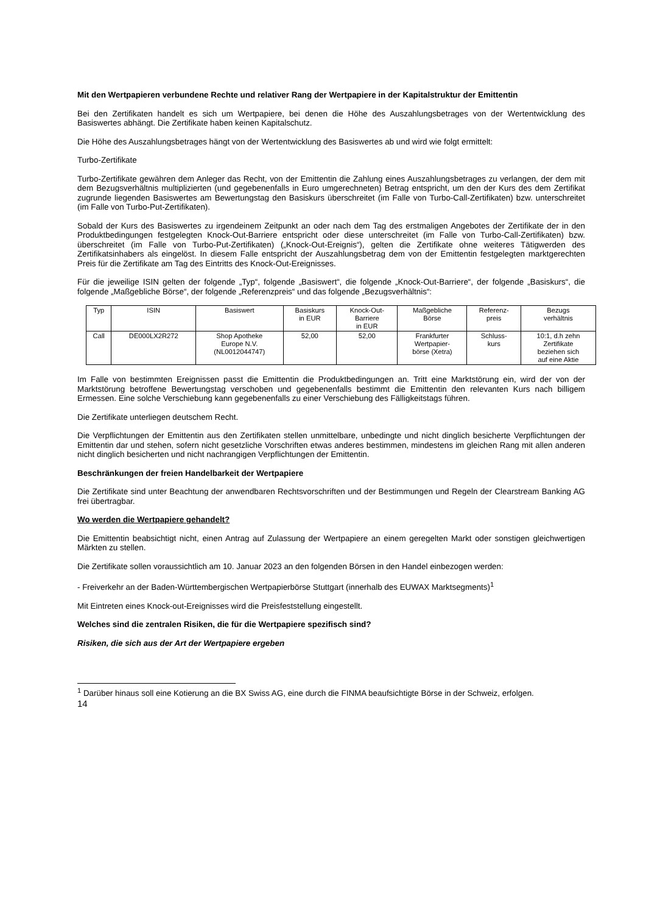Mit den Wertpapieren verbundene Rechte und relativer Rang der Wertpapiere in der Kapitalstruktur der Emittentin
Bei den Zertifikaten handelt es sich um Wertpapiere, bei denen die Höhe des Auszahlungsbetrages von der Wertentwicklung des Basiswertes abhängt. Die Zertifikate haben keinen Kapitalschutz.
Die Höhe des Auszahlungsbetrages hängt von der Wertentwicklung des Basiswertes ab und wird wie folgt ermittelt:
Turbo-Zertifikate
Turbo-Zertifikate gewähren dem Anleger das Recht, von der Emittentin die Zahlung eines Auszahlungsbetrages zu verlangen, der dem mit dem Bezugsverhältnis multiplizierten (und gegebenenfalls in Euro umgerechneten) Betrag entspricht, um den der Kurs des dem Zertifikat zugrunde liegenden Basiswertes am Bewertungstag den Basiskurs überschreitet (im Falle von Turbo-Call-Zertifikaten) bzw. unterschreitet (im Falle von Turbo-Put-Zertifikaten).
Sobald der Kurs des Basiswertes zu irgendeinem Zeitpunkt an oder nach dem Tag des erstmaligen Angebotes der Zertifikate der in den Produktbedingungen festgelegten Knock-Out-Barriere entspricht oder diese unterschreitet (im Falle von Turbo-Call-Zertifikaten) bzw. überschreitet (im Falle von Turbo-Put-Zertifikaten) („Knock-Out-Ereignis“), gelten die Zertifikate ohne weiteres Tätigwerden des Zertifikatsinhabers als eingelöst. In diesem Falle entspricht der Auszahlungsbetrag dem von der Emittentin festgelegten marktgerechten Preis für die Zertifikate am Tag des Eintritts des Knock-Out-Ereignisses.
Für die jeweilige ISIN gelten der folgende „Typ“, folgende „Basiswert“, die folgende „Knock-Out-Barriere“, der folgende „Basiskurs“, die folgende „Maßgebliche Börse“, der folgende „Referenzpreis“ und das folgende „Bezugsverhältnis“:
| Typ | ISIN | Basiswert | Basiskurs in EUR | Knock-Out- Barriere in EUR | Maßgebliche Börse | Referenz- preis | Bezugs verhältnis |
| --- | --- | --- | --- | --- | --- | --- | --- |
| Call | DE000LX2R272 | Shop Apotheke Europe N.V. (NL0012044747) | 52,00 | 52,00 | Frankfurter Wertpapier- börse (Xetra) | Schluss- kurs | 10:1, d.h zehn Zertifikate beziehen sich auf eine Aktie |
Im Falle von bestimmten Ereignissen passt die Emittentin die Produktbedingungen an. Tritt eine Marktstörung ein, wird der von der Marktstörung betroffene Bewertungstag verschoben und gegebenenfalls bestimmt die Emittentin den relevanten Kurs nach billigem Ermessen. Eine solche Verschiebung kann gegebenenfalls zu einer Verschiebung des Fälligkeitstags führen.
Die Zertifikate unterliegen deutschem Recht.
Die Verpflichtungen der Emittentin aus den Zertifikaten stellen unmittelbare, unbedingte und nicht dinglich besicherte Verpflichtungen der Emittentin dar und stehen, sofern nicht gesetzliche Vorschriften etwas anderes bestimmen, mindestens im gleichen Rang mit allen anderen nicht dinglich besicherten und nicht nachrangigen Verpflichtungen der Emittentin.
Beschränkungen der freien Handelbarkeit der Wertpapiere
Die Zertifikate sind unter Beachtung der anwendbaren Rechtsvorschriften und der Bestimmungen und Regeln der Clearstream Banking AG frei übertragbar.
Wo werden die Wertpapiere gehandelt?
Die Emittentin beabsichtigt nicht, einen Antrag auf Zulassung der Wertpapiere an einem geregelten Markt oder sonstigen gleichwertigen Märkten zu stellen.
Die Zertifikate sollen voraussichtlich am 10. Januar 2023 an den folgenden Börsen in den Handel einbezogen werden:
- Freiverkehr an der Baden-Württembergischen Wertpapierbörse Stuttgart (innerhalb des EUWAX Marktsegments)<sup>1</sup>
Mit Eintreten eines Knock-out-Ereignisses wird die Preisfeststellung eingestellt.
Welches sind die zentralen Risiken, die für die Wertpapiere spezifisch sind?
Risiken, die sich aus der Art der Wertpapiere ergeben
<sup>1</sup> Darüber hinaus soll eine Kotierung an die BX Swiss AG, eine durch die FINMA beaufsichtigte Börse in der Schweiz, erfolgen.
14